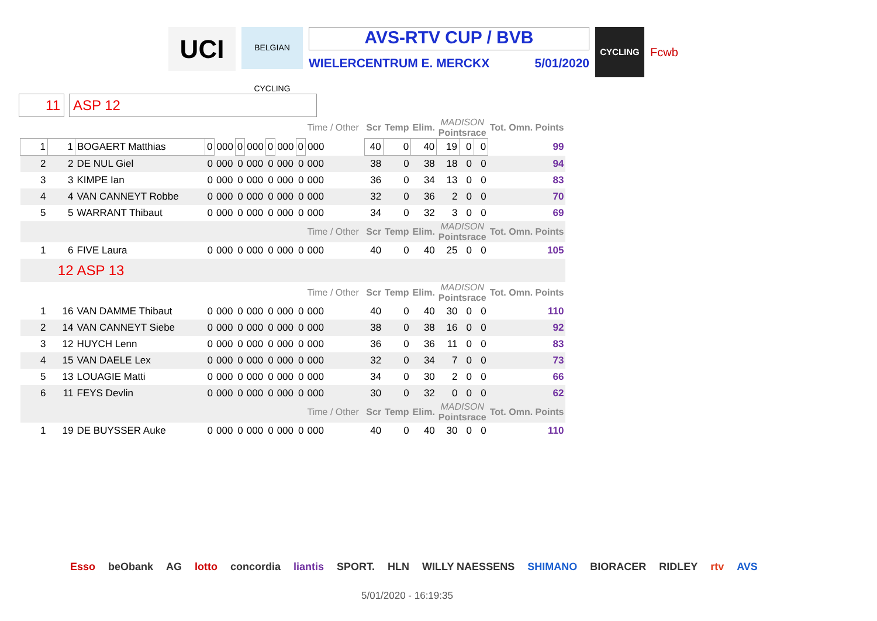UCI
BELGIAN CYCLING
AVS-RTV CUP / BVB
WIELERCENTRUM E. MERCKX 5/01/2020
CYCLING
Fcwb
11 ASP 12
| | | | | | | | | | | Time / Other | | | | Scr | Temp | Elim. | MADISON Pointsrace | | | Tot. Omn. Points |
| 1 | 1 | BOGAERT Matthias | 0 | 000 | 0 | 000 | 0 | 000 | 0 | 000 | | | | 40 | 0 | 40 | 19 | 0 | 0 | 99 |
| 2 | 2 | DE NUL Giel | 0 | 000 | 0 | 000 | 0 | 000 | 0 | 000 | | | | 38 | 0 | 38 | 18 | 0 | 0 | 94 |
| 3 | 3 | KIMPE Ian | 0 | 000 | 0 | 000 | 0 | 000 | 0 | 000 | | | | 36 | 0 | 34 | 13 | 0 | 0 | 83 |
| 4 | 4 | VAN CANNEYT Robbe | 0 | 000 | 0 | 000 | 0 | 000 | 0 | 000 | | | | 32 | 0 | 36 | 2 | 0 | 0 | 70 |
| 5 | 5 | WARRANT Thibaut | 0 | 000 | 0 | 000 | 0 | 000 | 0 | 000 | | | | 34 | 0 | 32 | 3 | 0 | 0 | 69 |
| | | | | | | | | | | Time / Other | | | | Scr | Temp | Elim. | MADISON Pointsrace | | | Tot. Omn. Points |
| 1 | 6 | FIVE Laura | 0 | 000 | 0 | 000 | 0 | 000 | 0 | 000 | | | | 40 | 0 | 40 | 25 | 0 | 0 | 105 |
| 12 | | ASP 13 | | | | | | | | | | | | | | | | | | |
| | | | | | | | | | | Time / Other | | | | Scr | Temp | Elim. | MADISON Pointsrace | | | Tot. Omn. Points |
| 1 | 16 | VAN DAMME Thibaut | 0 | 000 | 0 | 000 | 0 | 000 | 0 | 000 | | | | 40 | 0 | 40 | 30 | 0 | 0 | 110 |
| 2 | 14 | VAN CANNEYT Siebe | 0 | 000 | 0 | 000 | 0 | 000 | 0 | 000 | | | | 38 | 0 | 38 | 16 | 0 | 0 | 92 |
| 3 | 12 | HUYCH Lenn | 0 | 000 | 0 | 000 | 0 | 000 | 0 | 000 | | | | 36 | 0 | 36 | 11 | 0 | 0 | 83 |
| 4 | 15 | VAN DAELE Lex | 0 | 000 | 0 | 000 | 0 | 000 | 0 | 000 | | | | 32 | 0 | 34 | 7 | 0 | 0 | 73 |
| 5 | 13 | LOUAGIE Matti | 0 | 000 | 0 | 000 | 0 | 000 | 0 | 000 | | | | 34 | 0 | 30 | 2 | 0 | 0 | 66 |
| 6 | 11 | FEYS Devlin | 0 | 000 | 0 | 000 | 0 | 000 | 0 | 000 | | | | 30 | 0 | 32 | 0 | 0 | 0 | 62 |
| | | | | | | | | | | Time / Other | | | | Scr | Temp | Elim. | MADISON Pointsrace | | | Tot. Omn. Points |
| 1 | 19 | DE BUYSSER Auke | 0 | 000 | 0 | 000 | 0 | 000 | 0 | 000 | | | | 40 | 0 | 40 | 30 | 0 | 0 | 110 |
Esso beObank AG lotto concordia liantis SPORT. HLN WILLY NAESSENS SHIMANO BIORACER RIDLEY rtv AVS
5/01/2020 - 16:19:35